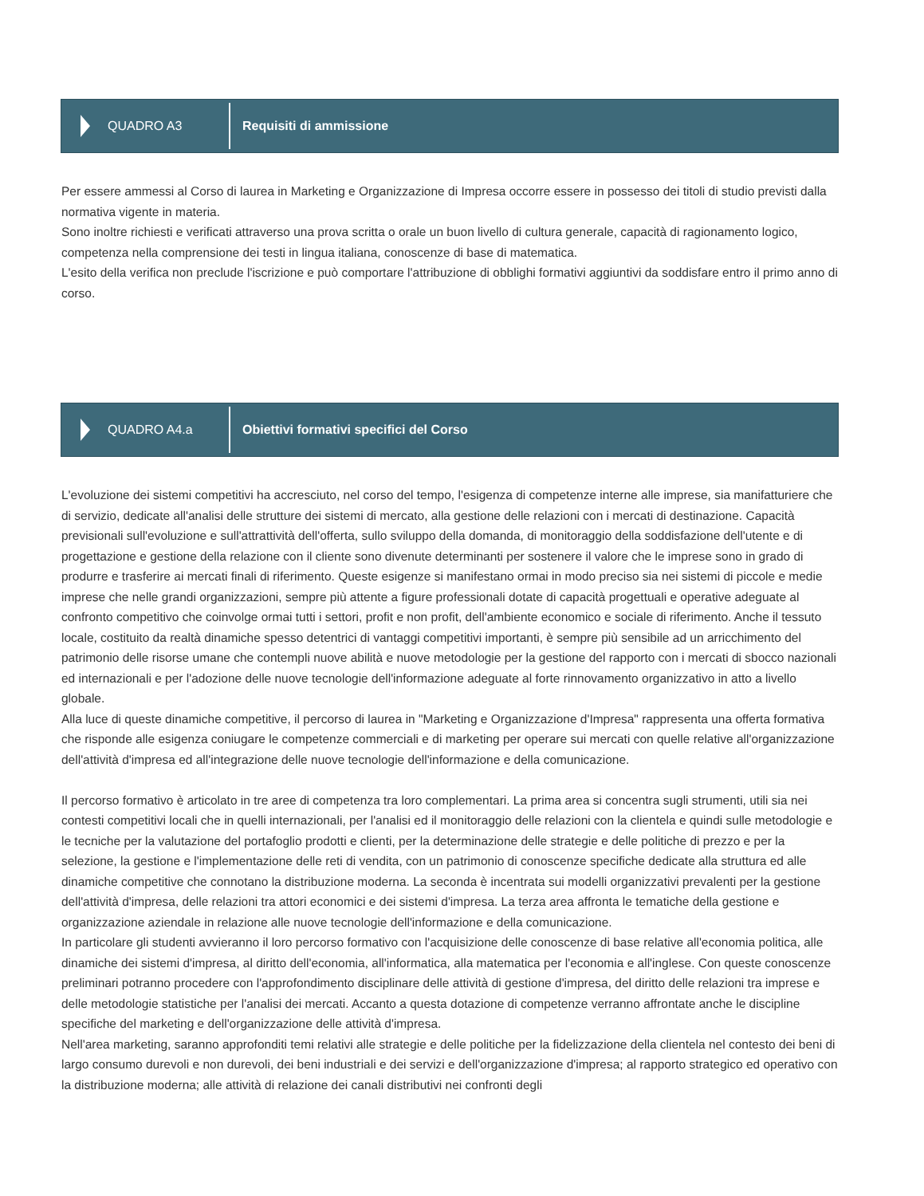QUADRO A3
Requisiti di ammissione
Per essere ammessi al Corso di laurea in Marketing e Organizzazione di Impresa occorre essere in possesso dei titoli di studio previsti dalla normativa vigente in materia.
Sono inoltre richiesti e verificati attraverso una prova scritta o orale un buon livello di cultura generale, capacità di ragionamento logico, competenza nella comprensione dei testi in lingua italiana, conoscenze di base di matematica.
L'esito della verifica non preclude l'iscrizione e può comportare l'attribuzione di obblighi formativi aggiuntivi da soddisfare entro il primo anno di corso.
QUADRO A4.a
Obiettivi formativi specifici del Corso
L'evoluzione dei sistemi competitivi ha accresciuto, nel corso del tempo, l'esigenza di competenze interne alle imprese, sia manifatturiere che di servizio, dedicate all'analisi delle strutture dei sistemi di mercato, alla gestione delle relazioni con i mercati di destinazione. Capacità previsionali sull'evoluzione e sull'attrattività dell'offerta, sullo sviluppo della domanda, di monitoraggio della soddisfazione dell'utente e di progettazione e gestione della relazione con il cliente sono divenute determinanti per sostenere il valore che le imprese sono in grado di produrre e trasferire ai mercati finali di riferimento. Queste esigenze si manifestano ormai in modo preciso sia nei sistemi di piccole e medie imprese che nelle grandi organizzazioni, sempre più attente a figure professionali dotate di capacità progettuali e operative adeguate al confronto competitivo che coinvolge ormai tutti i settori, profit e non profit, dell'ambiente economico e sociale di riferimento. Anche il tessuto locale, costituito da realtà dinamiche spesso detentrici di vantaggi competitivi importanti, è sempre più sensibile ad un arricchimento del patrimonio delle risorse umane che contempli nuove abilità e nuove metodologie per la gestione del rapporto con i mercati di sbocco nazionali ed internazionali e per l'adozione delle nuove tecnologie dell'informazione adeguate al forte rinnovamento organizzativo in atto a livello globale.
Alla luce di queste dinamiche competitive, il percorso di laurea in "Marketing e Organizzazione d'Impresa" rappresenta una offerta formativa che risponde alle esigenza coniugare le competenze commerciali e di marketing per operare sui mercati con quelle relative all'organizzazione dell'attività d'impresa ed all'integrazione delle nuove tecnologie dell'informazione e della comunicazione.
Il percorso formativo è articolato in tre aree di competenza tra loro complementari. La prima area si concentra sugli strumenti, utili sia nei contesti competitivi locali che in quelli internazionali, per l'analisi ed il monitoraggio delle relazioni con la clientela e quindi sulle metodologie e le tecniche per la valutazione del portafoglio prodotti e clienti, per la determinazione delle strategie e delle politiche di prezzo e per la selezione, la gestione e l'implementazione delle reti di vendita, con un patrimonio di conoscenze specifiche dedicate alla struttura ed alle dinamiche competitive che connotano la distribuzione moderna. La seconda è incentrata sui modelli organizzativi prevalenti per la gestione dell'attività d'impresa, delle relazioni tra attori economici e dei sistemi d'impresa. La terza area affronta le tematiche della gestione e organizzazione aziendale in relazione alle nuove tecnologie dell'informazione e della comunicazione.
In particolare gli studenti avvieranno il loro percorso formativo con l'acquisizione delle conoscenze di base relative all'economia politica, alle dinamiche dei sistemi d'impresa, al diritto dell'economia, all'informatica, alla matematica per l'economia e all'inglese. Con queste conoscenze preliminari potranno procedere con l'approfondimento disciplinare delle attività di gestione d'impresa, del diritto delle relazioni tra imprese e delle metodologie statistiche per l'analisi dei mercati. Accanto a questa dotazione di competenze verranno affrontate anche le discipline specifiche del marketing e dell'organizzazione delle attività d'impresa.
Nell'area marketing, saranno approfonditi temi relativi alle strategie e delle politiche per la fidelizzazione della clientela nel contesto dei beni di largo consumo durevoli e non durevoli, dei beni industriali e dei servizi e dell'organizzazione d'impresa; al rapporto strategico ed operativo con la distribuzione moderna; alle attività di relazione dei canali distributivi nei confronti degli